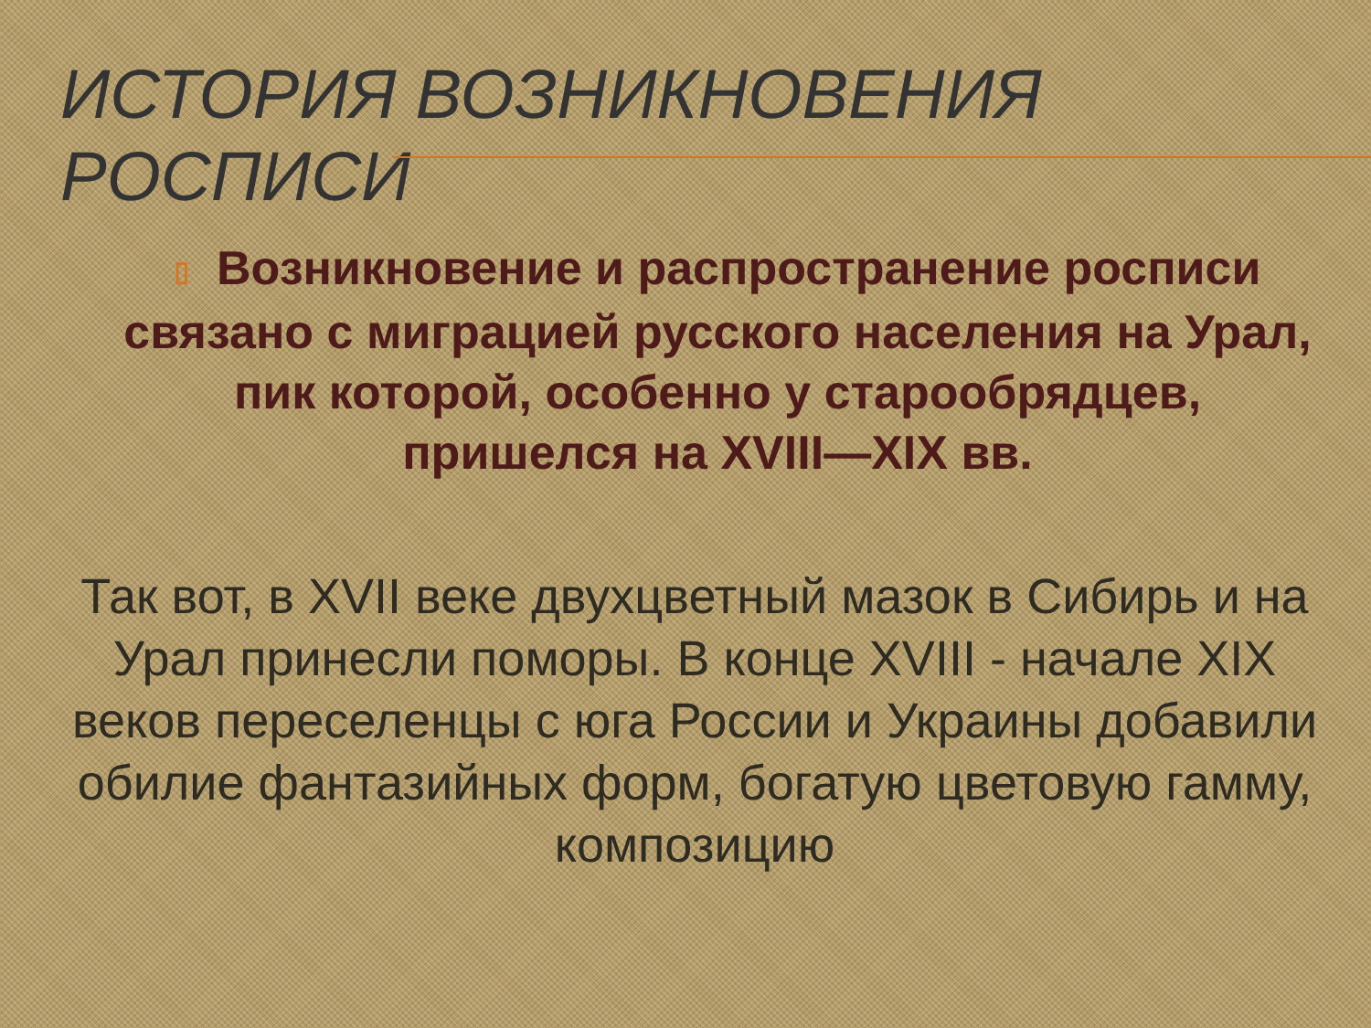ИСТОРИЯ ВОЗНИКНОВЕНИЯ
РОСПИСИ
▯ Возникновение и распространение росписи связано с миграцией русского населения на Урал, пик которой, особенно у старообрядцев, пришелся на XVIII—XIX вв.
Так вот, в XVII веке двухцветный мазок в Сибирь и на Урал принесли поморы. В конце XVIII - начале XIX веков переселенцы с юга России и Украины добавили обилие фантазийных форм, богатую цветовую гамму, композицию